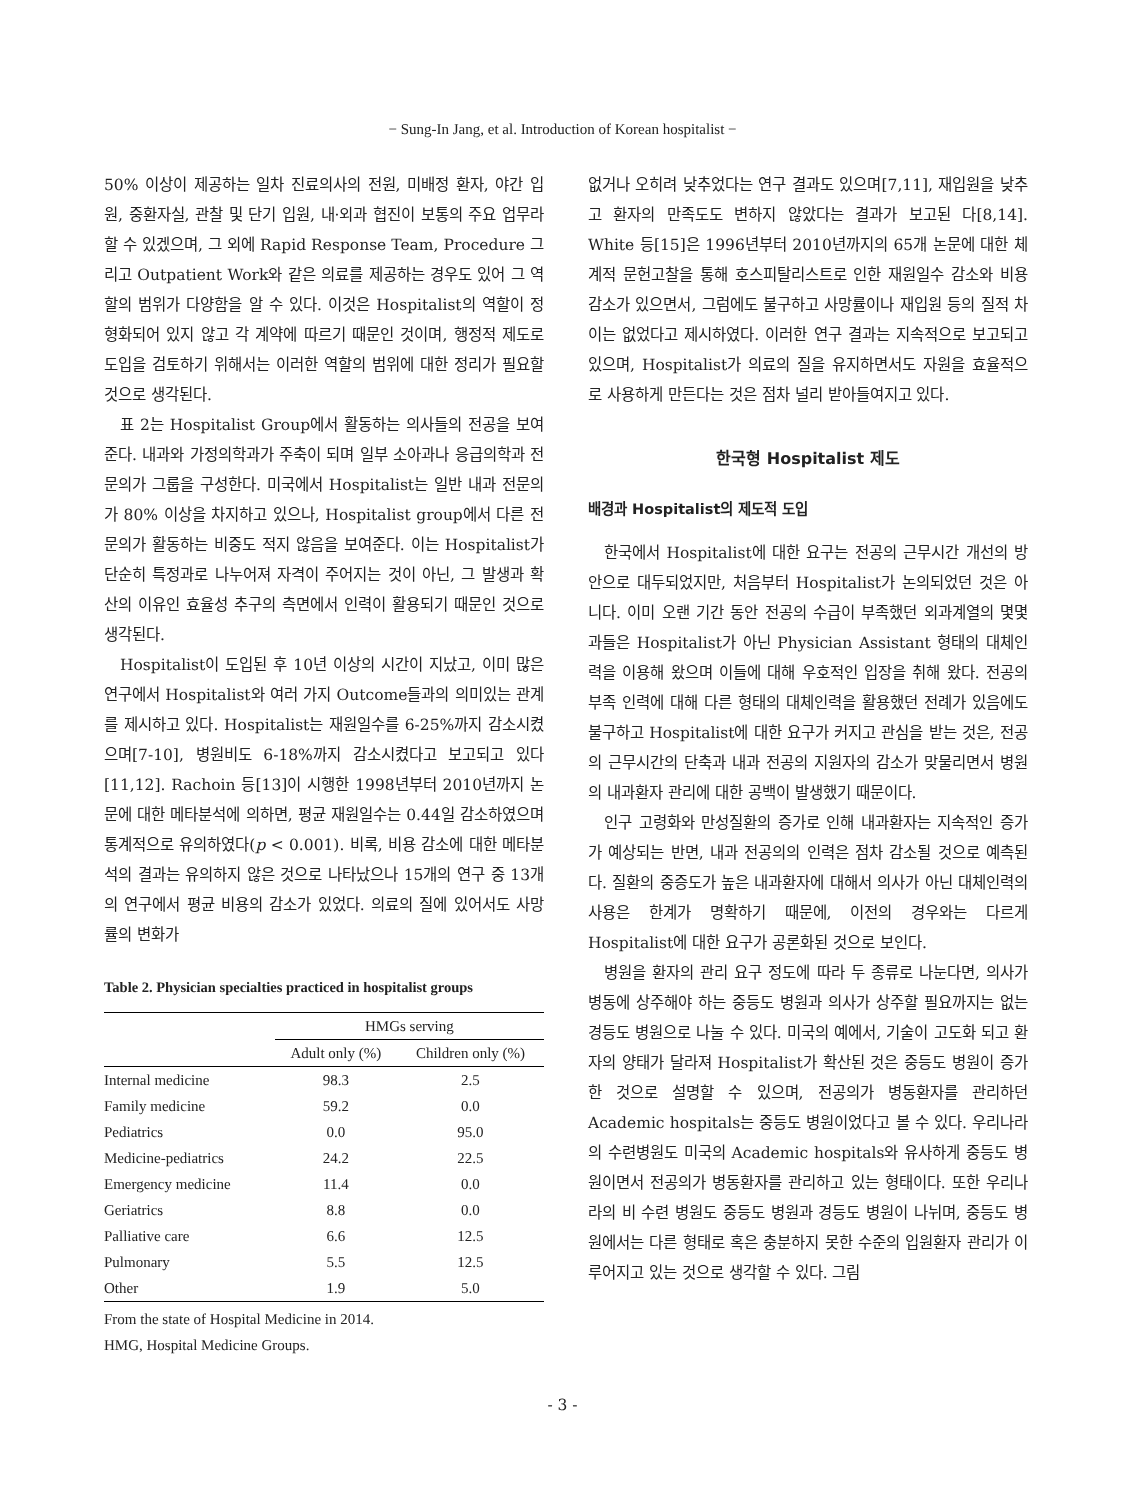− Sung-In Jang, et al. Introduction of Korean hospitalist −
50% 이상이 제공하는 일차 진료의사의 전원, 미배정 환자, 야간 입원, 중환자실, 관찰 및 단기 입원, 내·외과 협진이 보통의 주요 업무라 할 수 있겠으며, 그 외에 Rapid Response Team, Procedure 그리고 Outpatient Work와 같은 의료를 제공하는 경우도 있어 그 역할의 범위가 다양함을 알 수 있다. 이것은 Hospitalist의 역할이 정형화되어 있지 않고 각 계약에 따르기 때문인 것이며, 행정적 제도로 도입을 검토하기 위해서는 이러한 역할의 범위에 대한 정리가 필요할 것으로 생각된다.
표 2는 Hospitalist Group에서 활동하는 의사들의 전공을 보여준다. 내과와 가정의학과가 주축이 되며 일부 소아과나 응급의학과 전문의가 그룹을 구성한다. 미국에서 Hospitalist는 일반 내과 전문의가 80% 이상을 차지하고 있으나, Hospitalist group에서 다른 전문의가 활동하는 비중도 적지 않음을 보여준다. 이는 Hospitalist가 단순히 특정과로 나누어져 자격이 주어지는 것이 아닌, 그 발생과 확산의 이유인 효율성 추구의 측면에서 인력이 활용되기 때문인 것으로 생각된다.
Hospitalist이 도입된 후 10년 이상의 시간이 지났고, 이미 많은 연구에서 Hospitalist와 여러 가지 Outcome들과의 의미있는 관계를 제시하고 있다. Hospitalist는 재원일수를 6-25%까지 감소시켰으며[7-10], 병원비도 6-18%까지 감소시켰다고 보고되고 있다[11,12]. Rachoin 등[13]이 시행한 1998년부터 2010년까지 논문에 대한 메타분석에 의하면, 평균 재원일수는 0.44일 감소하였으며 통계적으로 유의하였다(p < 0.001). 비록, 비용 감소에 대한 메타분석의 결과는 유의하지 않은 것으로 나타났으나 15개의 연구 중 13개의 연구에서 평균 비용의 감소가 있었다. 의료의 질에 있어서도 사망률의 변화가
Table 2. Physician specialties practiced in hospitalist groups
| | HMGs serving | |
| --- | --- | --- |
| | Adult only (%) | Children only (%) |
| Internal medicine | 98.3 | 2.5 |
| Family medicine | 59.2 | 0.0 |
| Pediatrics | 0.0 | 95.0 |
| Medicine-pediatrics | 24.2 | 22.5 |
| Emergency medicine | 11.4 | 0.0 |
| Geriatrics | 8.8 | 0.0 |
| Palliative care | 6.6 | 12.5 |
| Pulmonary | 5.5 | 12.5 |
| Other | 1.9 | 5.0 |
From the state of Hospital Medicine in 2014.
HMG, Hospital Medicine Groups.
없거나 오히려 낮추었다는 연구 결과도 있으며[7,11], 재입원을 낮추고 환자의 만족도도 변하지 않았다는 결과가 보고된 다[8,14]. White 등[15]은 1996년부터 2010년까지의 65개 논문에 대한 체계적 문헌고찰을 통해 호스피탈리스트로 인한 재원일수 감소와 비용감소가 있으면서, 그럼에도 불구하고 사망률이나 재입원 등의 질적 차이는 없었다고 제시하였다. 이러한 연구 결과는 지속적으로 보고되고 있으며, Hospitalist가 의료의 질을 유지하면서도 자원을 효율적으로 사용하게 만든다는 것은 점차 널리 받아들여지고 있다.
한국형 Hospitalist 제도
배경과 Hospitalist의 제도적 도입
한국에서 Hospitalist에 대한 요구는 전공의 근무시간 개선의 방안으로 대두되었지만, 처음부터 Hospitalist가 논의되었던 것은 아니다. 이미 오랜 기간 동안 전공의 수급이 부족했던 외과계열의 몇몇 과들은 Hospitalist가 아닌 Physician Assistant 형태의 대체인력을 이용해 왔으며 이들에 대해 우호적인 입장을 취해 왔다. 전공의 부족 인력에 대해 다른 형태의 대체인력을 활용했던 전례가 있음에도 불구하고 Hospitalist에 대한 요구가 커지고 관심을 받는 것은, 전공의 근무시간의 단축과 내과 전공의 지원자의 감소가 맞물리면서 병원의 내과환자 관리에 대한 공백이 발생했기 때문이다.
인구 고령화와 만성질환의 증가로 인해 내과환자는 지속적인 증가가 예상되는 반면, 내과 전공의의 인력은 점차 감소될 것으로 예측된다. 질환의 중증도가 높은 내과환자에 대해서 의사가 아닌 대체인력의 사용은 한계가 명확하기 때문에, 이전의 경우와는 다르게 Hospitalist에 대한 요구가 공론화된 것으로 보인다.
병원을 환자의 관리 요구 정도에 따라 두 종류로 나눈다면, 의사가 병동에 상주해야 하는 중등도 병원과 의사가 상주할 필요까지는 없는 경등도 병원으로 나눌 수 있다. 미국의 예에서, 기술이 고도화 되고 환자의 양태가 달라져 Hospitalist가 확산된 것은 중등도 병원이 증가한 것으로 설명할 수 있으며, 전공의가 병동환자를 관리하던 Academic hospitals는 중등도 병원이었다고 볼 수 있다. 우리나라의 수련병원도 미국의 Academic hospitals와 유사하게 중등도 병원이면서 전공의가 병동환자를 관리하고 있는 형태이다. 또한 우리나라의 비 수련 병원도 중등도 병원과 경등도 병원이 나뉘며, 중등도 병원에서는 다른 형태로 혹은 충분하지 못한 수준의 입원환자 관리가 이루어지고 있는 것으로 생각할 수 있다. 그림
- 3 -